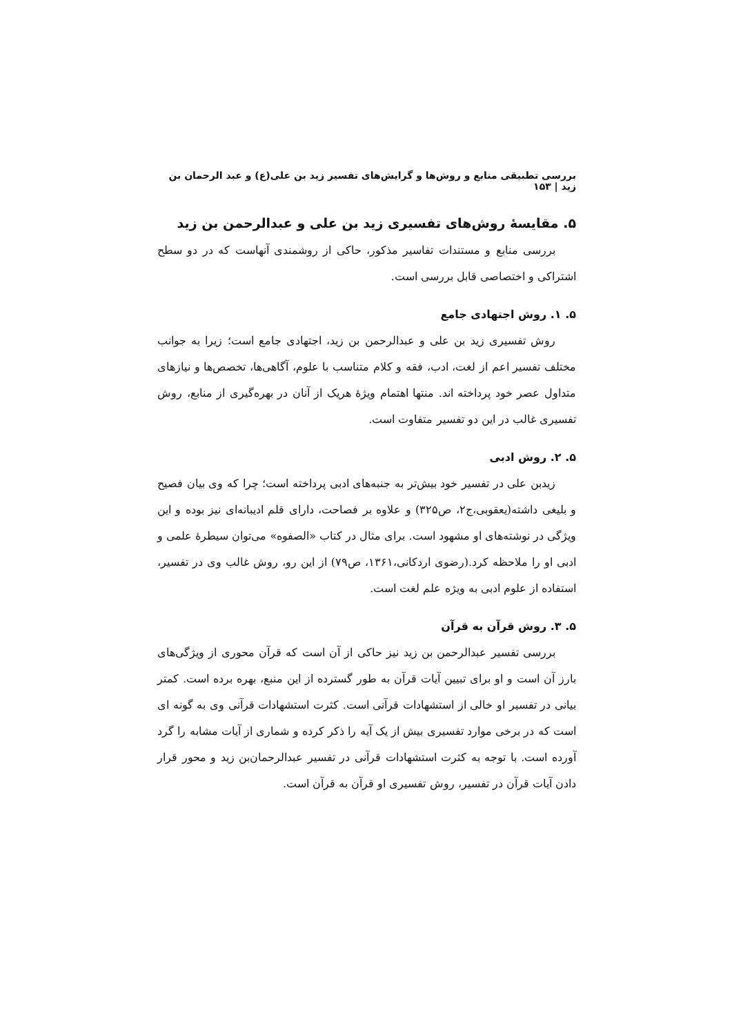بررسی تطبیقی منابع و روش‌ها و گرایش‌های تفسیر زید بن علی(ع) و عبد الرحمان بن زید | ۱۵۳
۵. مقایسهٔ روش‌های تفسیری زید بن علی و عبدالرحمن بن زید
بررسی منابع و مستندات تفاسیر مذکور، حاکی از روشمندی آنهاست که در دو سطح اشتراکی و اختصاصی قابل بررسی است.
۵. ۱. روش اجتهادی جامع
روش تفسیری زید بن علی و عبدالرحمن بن زید، اجتهادی جامع است؛ زیرا به جوانب مختلف تفسیر اعم از لغت، ادب، فقه و کلام متناسب با علوم، آگاهی‌ها، تخصص‌ها و نیازهای متداول عصر خود پرداخته اند. منتها اهتمام ویژهٔ هریک از آنان در بهره‌گیری از منابع، روش تفسیری غالب در این دو تفسیر متفاوت است.
۵. ۲. روش ادبی
زیدبن علی در تفسیر خود بیش‌تر به جنبه‌های ادبی پرداخته است؛ چرا که وی بیان فصیح و بلیغی داشته(یعقوبی،ج۲، ص۳۲۵) و علاوه بر فصاحت، دارای قلم ادیبانه‌ای نیز بوده و این ویژگی در نوشته‌های او مشهود است. برای مثال در کتاب «الصفوه» می‌توان سیطرهٔ علمی و ادبی او را ملاحظه کرد.(رضوی اردکانی،۱۳۶۱، ص۷۹) از این رو، روش غالب وی در تفسیر، استفاده از علوم ادبی به ویژه علم لغت است.
۵. ۳. روش قرآن به قرآن
بررسی تفسیر عبدالرحمن بن زید نیز حاکی از آن است که قرآن محوری از ویژگی‌های بارز آن است و او برای تبیین آیات قرآن به طور گسترده از این منبع، بهره برده است. کمتر بیانی در تفسیر او خالی از استشهادات قرآنی است. کثرت استشهادات قرآنی وی به گونه ای است که در برخی موارد تفسیری بیش از یک آیه را ذکر کرده و شماری از آیات مشابه را گرد آورده است. با توجه به کثرت استشهادات قرآنی در تفسیر عبدالرحمان‌بن زید و محور قرار دادن آیات قرآن در تفسیر، روش تفسیری او قرآن به قرآن است.